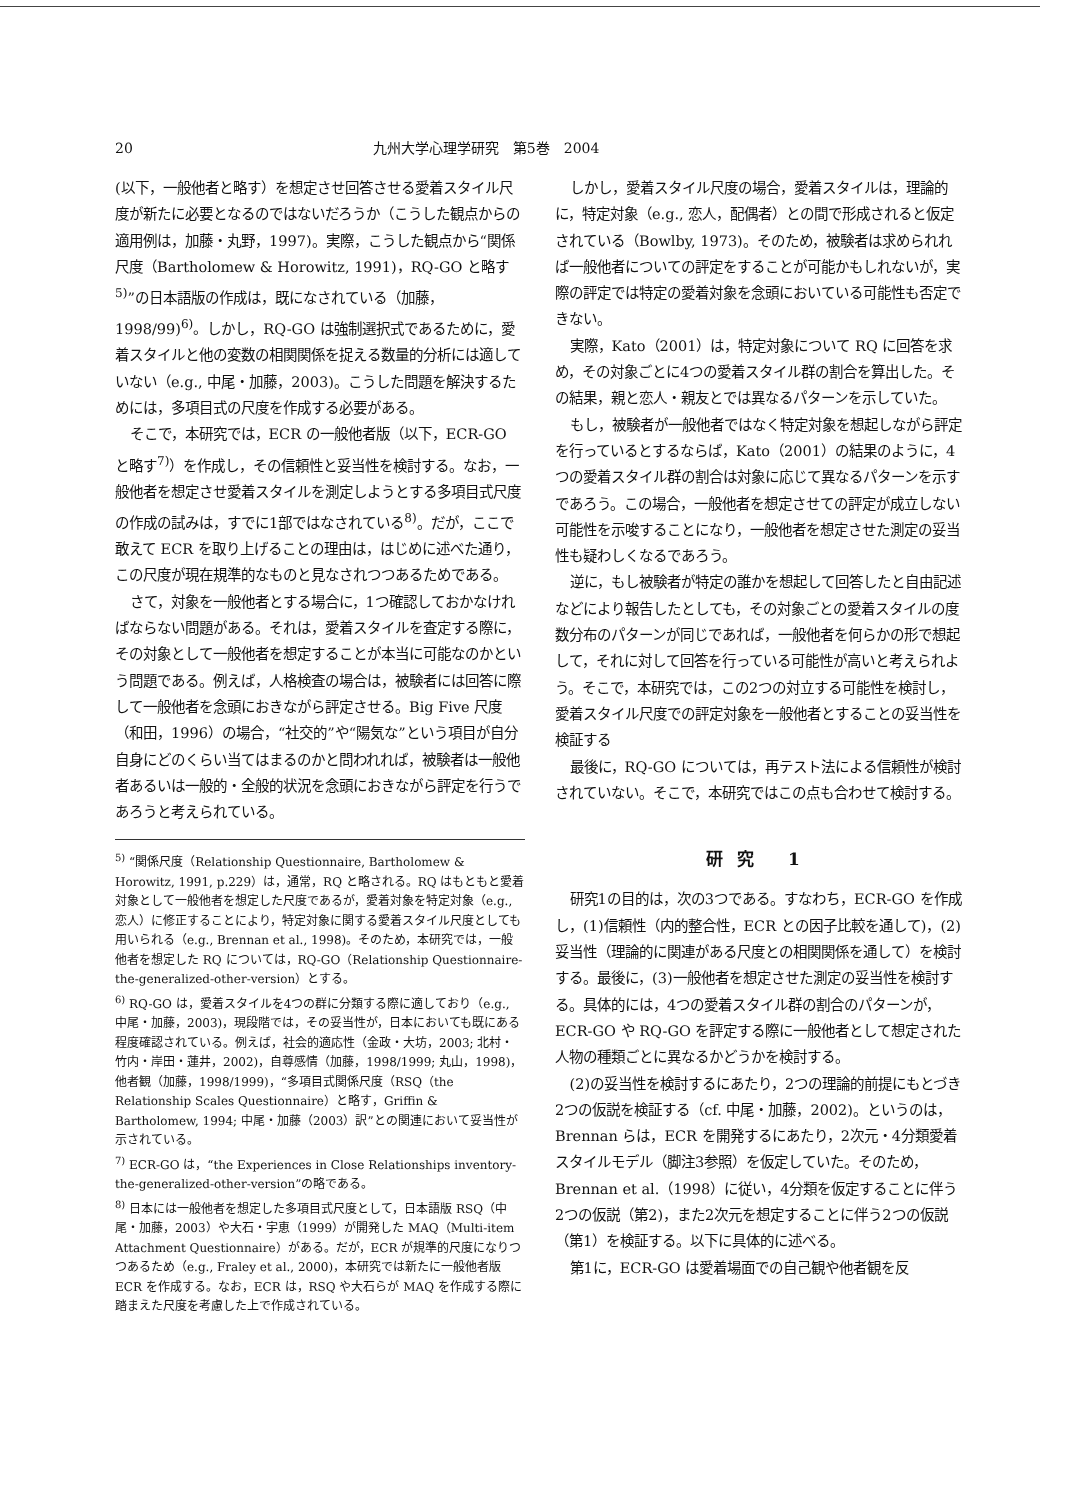20 九州大学心理学研究　第5巻　2004
(以下，一般他者と略す）を想定させ回答させる愛着スタイル尺度が新たに必要となるのではないだろうか（こうした観点からの適用例は，加藤・丸野，1997)。実際，こうした観点から“関係尺度（Bartholomew & Horowitz, 1991)，RQ-GO と略す<sup>5)</sup>”の日本語版の作成は，既になされている（加藤，1998/99)<sup>6)</sup>。しかし，RQ-GO は強制選択式であるために，愛着スタイルと他の変数の相関関係を捉える数量的分析には適していない（e.g., 中尾・加藤，2003)。こうした問題を解決するためには，多項目式の尺度を作成する必要がある。
そこで，本研究では，ECR の一般他者版（以下，ECR-GO と略す<sup>7)</sup>）を作成し，その信頼性と妥当性を検討する。なお，一般他者を想定させ愛着スタイルを測定しようとする多項目式尺度の作成の試みは，すでに1部ではなされている<sup>8)</sup>。だが，ここで敢えて ECR を取り上げることの理由は，はじめに述べた通り，この尺度が現在規準的なものと見なされつつあるためである。
さて，対象を一般他者とする場合に，1つ確認しておかなければならない問題がある。それは，愛着スタイルを査定する際に，その対象として一般他者を想定することが本当に可能なのかという問題である。例えば，人格検査の場合は，被験者には回答に際して一般他者を念頭におきながら評定させる。Big Five 尺度（和田，1996）の場合，“社交的”や“陽気な”という項目が自分自身にどのくらい当てはまるのかと問われれば，被験者は一般他者あるいは一般的・全般的状況を念頭におきながら評定を行うであろうと考えられている。
<sup>5)</sup> “関係尺度（Relationship Questionnaire, Bartholomew & Horowitz, 1991, p.229）は，通常，RQ と略される。RQ はもともと愛着対象として一般他者を想定した尺度であるが，愛着対象を特定対象（e.g., 恋人）に修正することにより，特定対象に関する愛着スタイル尺度としても用いられる（e.g., Brennan et al., 1998)。そのため，本研究では，一般他者を想定した RQ については，RQ-GO（Relationship Questionnaire-the-generalized-other-version）とする。
<sup>6)</sup> RQ-GO は，愛着スタイルを4つの群に分類する際に適しており（e.g., 中尾・加藤，2003)，現段階では，その妥当性が，日本においても既にある程度確認されている。例えば，社会的適応性（金政・大坊，2003; 北村・竹内・岸田・蓮井，2002)，自尊感情（加藤，1998/1999; 丸山，1998)，他者観（加藤，1998/1999)，“多項目式関係尺度（RSQ（the Relationship Scales Questionnaire）と略す，Griffin & Bartholomew, 1994; 中尾・加藤（2003）訳”との関連において妥当性が示されている。
<sup>7)</sup> ECR-GO は，“the Experiences in Close Relationships inventory-the-generalized-other-version”の略である。
<sup>8)</sup> 日本には一般他者を想定した多項目式尺度として，日本語版 RSQ（中尾・加藤，2003）や大石・宇恵（1999）が開発した MAQ（Multi-item Attachment Questionnaire）がある。だが，ECR が規準的尺度になりつつあるため（e.g., Fraley et al., 2000)，本研究では新たに一般他者版 ECR を作成する。なお，ECR は，RSQ や大石らが MAQ を作成する際に踏まえた尺度を考慮した上で作成されている。
しかし，愛着スタイル尺度の場合，愛着スタイルは，理論的に，特定対象（e.g., 恋人，配偶者）との間で形成されると仮定されている（Bowlby, 1973)。そのため，被験者は求められれば一般他者についての評定をすることが可能かもしれないが，実際の評定では特定の愛着対象を念頭においている可能性も否定できない。
実際，Kato（2001）は，特定対象について RQ に回答を求め，その対象ごとに4つの愛着スタイル群の割合を算出した。その結果，親と恋人・親友とでは異なるパターンを示していた。
もし，被験者が一般他者ではなく特定対象を想起しながら評定を行っているとするならば，Kato（2001）の結果のように，4つの愛着スタイル群の割合は対象に応じて異なるパターンを示すであろう。この場合，一般他者を想定させての評定が成立しない可能性を示唆することになり，一般他者を想定させた測定の妥当性も疑わしくなるであろう。
逆に，もし被験者が特定の誰かを想起して回答したと自由記述などにより報告したとしても，その対象ごとの愛着スタイルの度数分布のパターンが同じであれば，一般他者を何らかの形で想起して，それに対して回答を行っている可能性が高いと考えられよう。そこで，本研究では，この2つの対立する可能性を検討し，愛着スタイル尺度での評定対象を一般他者とすることの妥当性を検証する
最後に，RQ-GO については，再テスト法による信頼性が検討されていない。そこで，本研究ではこの点も合わせて検討する。
研究 1
研究1の目的は，次の3つである。すなわち，ECR-GO を作成し，(1)信頼性（内的整合性，ECR との因子比較を通して)，(2)妥当性（理論的に関連がある尺度との相関関係を通して）を検討する。最後に，(3)一般他者を想定させた測定の妥当性を検討する。具体的には，4つの愛着スタイル群の割合のパターンが，ECR-GO や RQ-GO を評定する際に一般他者として想定された人物の種類ごとに異なるかどうかを検討する。
(2)の妥当性を検討するにあたり，2つの理論的前提にもとづき2つの仮説を検証する（cf. 中尾・加藤，2002)。というのは，Brennan らは，ECR を開発するにあたり，2次元・4分類愛着スタイルモデル（脚注3参照）を仮定していた。そのため，Brennan et al.（1998）に従い，4分類を仮定することに伴う2つの仮説（第2)，また2次元を想定することに伴う2つの仮説（第1）を検証する。以下に具体的に述べる。
第1に，ECR-GO は愛着場面での自己観や他者観を反